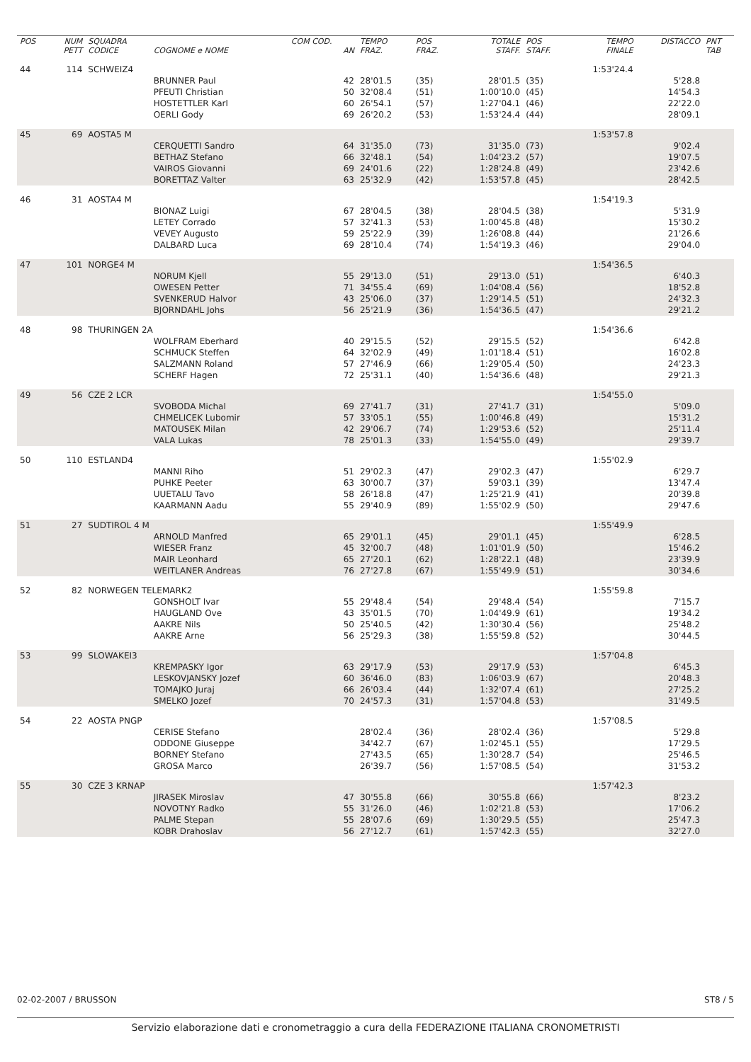| POS | NUM PETT | SQUADRA CODICE | COGNOME e NOME | COM COD. AN | TEMPO FRAZ. | POS FRAZ. | TOTALE STAFF. | POS STAFF. | TEMPO FINALE | DISTACCO | PNT TAB |
| --- | --- | --- | --- | --- | --- | --- | --- | --- | --- | --- | --- |
| 44 | 114 | SCHWEIZ4 | | | | | | | 1:53'24.4 | | |
| | | | BRUNNER Paul | 42 | 28'01.5 | (35) | 28'01.5 | (35) | | 5'28.8 | |
| | | | PFEUTI Christian | 50 | 32'08.4 | (51) | 1:00'10.0 | (45) | | 14'54.3 | |
| | | | HOSTETTLER Karl | 60 | 26'54.1 | (57) | 1:27'04.1 | (46) | | 22'22.0 | |
| | | | OERLI Gody | 69 | 26'20.2 | (53) | 1:53'24.4 | (44) | | 28'09.1 | |
| 45 | 69 | AOSTA5 M | | | | | | | 1:53'57.8 | | |
| | | | CERQUETTI Sandro | 64 | 31'35.0 | (73) | 31'35.0 | (73) | | 9'02.4 | |
| | | | BETHAZ Stefano | 66 | 32'48.1 | (54) | 1:04'23.2 | (57) | | 19'07.5 | |
| | | | VAIROS Giovanni | 69 | 24'01.6 | (22) | 1:28'24.8 | (49) | | 23'42.6 | |
| | | | BORETTAZ Valter | 63 | 25'32.9 | (42) | 1:53'57.8 | (45) | | 28'42.5 | |
| 46 | 31 | AOSTA4 M | | | | | | | 1:54'19.3 | | |
| | | | BIONAZ Luigi | 67 | 28'04.5 | (38) | 28'04.5 | (38) | | 5'31.9 | |
| | | | LETEY Corrado | 57 | 32'41.3 | (53) | 1:00'45.8 | (48) | | 15'30.2 | |
| | | | VEVEY Augusto | 59 | 25'22.9 | (39) | 1:26'08.8 | (44) | | 21'26.6 | |
| | | | DALBARD Luca | 69 | 28'10.4 | (74) | 1:54'19.3 | (46) | | 29'04.0 | |
| 47 | 101 | NORGE4 M | | | | | | | 1:54'36.5 | | |
| | | | NORUM Kjell | 55 | 29'13.0 | (51) | 29'13.0 | (51) | | 6'40.3 | |
| | | | OWESEN Petter | 71 | 34'55.4 | (69) | 1:04'08.4 | (56) | | 18'52.8 | |
| | | | SVENKERUD Halvor | 43 | 25'06.0 | (37) | 1:29'14.5 | (51) | | 24'32.3 | |
| | | | BJORNDAHL Johs | 56 | 25'21.9 | (36) | 1:54'36.5 | (47) | | 29'21.2 | |
| 48 | 98 | THURINGEN 2A | | | | | | | 1:54'36.6 | | |
| | | | WOLFRAM Eberhard | 40 | 29'15.5 | (52) | 29'15.5 | (52) | | 6'42.8 | |
| | | | SCHMUCK Steffen | 64 | 32'02.9 | (49) | 1:01'18.4 | (51) | | 16'02.8 | |
| | | | SALZMANN Roland | 57 | 27'46.9 | (66) | 1:29'05.4 | (50) | | 24'23.3 | |
| | | | SCHERF Hagen | 72 | 25'31.1 | (40) | 1:54'36.6 | (48) | | 29'21.3 | |
| 49 | 56 | CZE 2 LCR | | | | | | | 1:54'55.0 | | |
| | | | SVOBODA Michal | 69 | 27'41.7 | (31) | 27'41.7 | (31) | | 5'09.0 | |
| | | | CHMELICEK Lubomir | 57 | 33'05.1 | (55) | 1:00'46.8 | (49) | | 15'31.2 | |
| | | | MATOUSEK Milan | 42 | 29'06.7 | (74) | 1:29'53.6 | (52) | | 25'11.4 | |
| | | | VALA Lukas | 78 | 25'01.3 | (33) | 1:54'55.0 | (49) | | 29'39.7 | |
| 50 | 110 | ESTLAND4 | | | | | | | 1:55'02.9 | | |
| | | | MANNI Riho | 51 | 29'02.3 | (47) | 29'02.3 | (47) | | 6'29.7 | |
| | | | PUHKE Peeter | 63 | 30'00.7 | (37) | 59'03.1 | (39) | | 13'47.4 | |
| | | | UUETALU Tavo | 58 | 26'18.8 | (47) | 1:25'21.9 | (41) | | 20'39.8 | |
| | | | KAARMANN Aadu | 55 | 29'40.9 | (89) | 1:55'02.9 | (50) | | 29'47.6 | |
| 51 | 27 | SUDTIROL 4 M | | | | | | | 1:55'49.9 | | |
| | | | ARNOLD Manfred | 65 | 29'01.1 | (45) | 29'01.1 | (45) | | 6'28.5 | |
| | | | WIESER Franz | 45 | 32'00.7 | (48) | 1:01'01.9 | (50) | | 15'46.2 | |
| | | | MAIR Leonhard | 65 | 27'20.1 | (62) | 1:28'22.1 | (48) | | 23'39.9 | |
| | | | WEITLANER Andreas | 76 | 27'27.8 | (67) | 1:55'49.9 | (51) | | 30'34.6 | |
| 52 | 82 | NORWEGEN TELEMARK2 | | | | | | | 1:55'59.8 | | |
| | | | GONSHOLT Ivar | 55 | 29'48.4 | (54) | 29'48.4 | (54) | | 7'15.7 | |
| | | | HAUGLAND Ove | 43 | 35'01.5 | (70) | 1:04'49.9 | (61) | | 19'34.2 | |
| | | | AAKRE Nils | 50 | 25'40.5 | (42) | 1:30'30.4 | (56) | | 25'48.2 | |
| | | | AAKRE Arne | 56 | 25'29.3 | (38) | 1:55'59.8 | (52) | | 30'44.5 | |
| 53 | 99 | SLOWAKEI3 | | | | | | | 1:57'04.8 | | |
| | | | KREMPASKY Igor | 63 | 29'17.9 | (53) | 29'17.9 | (53) | | 6'45.3 | |
| | | | LESKOVJANSKY Jozef | 60 | 36'46.0 | (83) | 1:06'03.9 | (67) | | 20'48.3 | |
| | | | TOMAJKO Juraj | 66 | 26'03.4 | (44) | 1:32'07.4 | (61) | | 27'25.2 | |
| | | | SMELKO Jozef | 70 | 24'57.3 | (31) | 1:57'04.8 | (53) | | 31'49.5 | |
| 54 | 22 | AOSTA PNGP | | | | | | | 1:57'08.5 | | |
| | | | CERISE Stefano | | 28'02.4 | (36) | 28'02.4 | (36) | | 5'29.8 | |
| | | | ODDONE Giuseppe | | 34'42.7 | (67) | 1:02'45.1 | (55) | | 17'29.5 | |
| | | | BORNEY Stefano | | 27'43.5 | (65) | 1:30'28.7 | (54) | | 25'46.5 | |
| | | | GROSA Marco | | 26'39.7 | (56) | 1:57'08.5 | (54) | | 31'53.2 | |
| 55 | 30 | CZE 3 KRNAP | | | | | | | 1:57'42.3 | | |
| | | | JIRASEK Miroslav | 47 | 30'55.8 | (66) | 30'55.8 | (66) | | 8'23.2 | |
| | | | NOVOTNY Radko | 55 | 31'26.0 | (46) | 1:02'21.8 | (53) | | 17'06.2 | |
| | | | PALME Stepan | 55 | 28'07.6 | (69) | 1:30'29.5 | (55) | | 25'47.3 | |
| | | | KOBR Drahoslav | 56 | 27'12.7 | (61) | 1:57'42.3 | (55) | | 32'27.0 | |
02-02-2007 / BRUSSON ST8 / 5
Servizio elaborazione dati e cronometraggio a cura della FEDERAZIONE ITALIANA CRONOMETRISTI